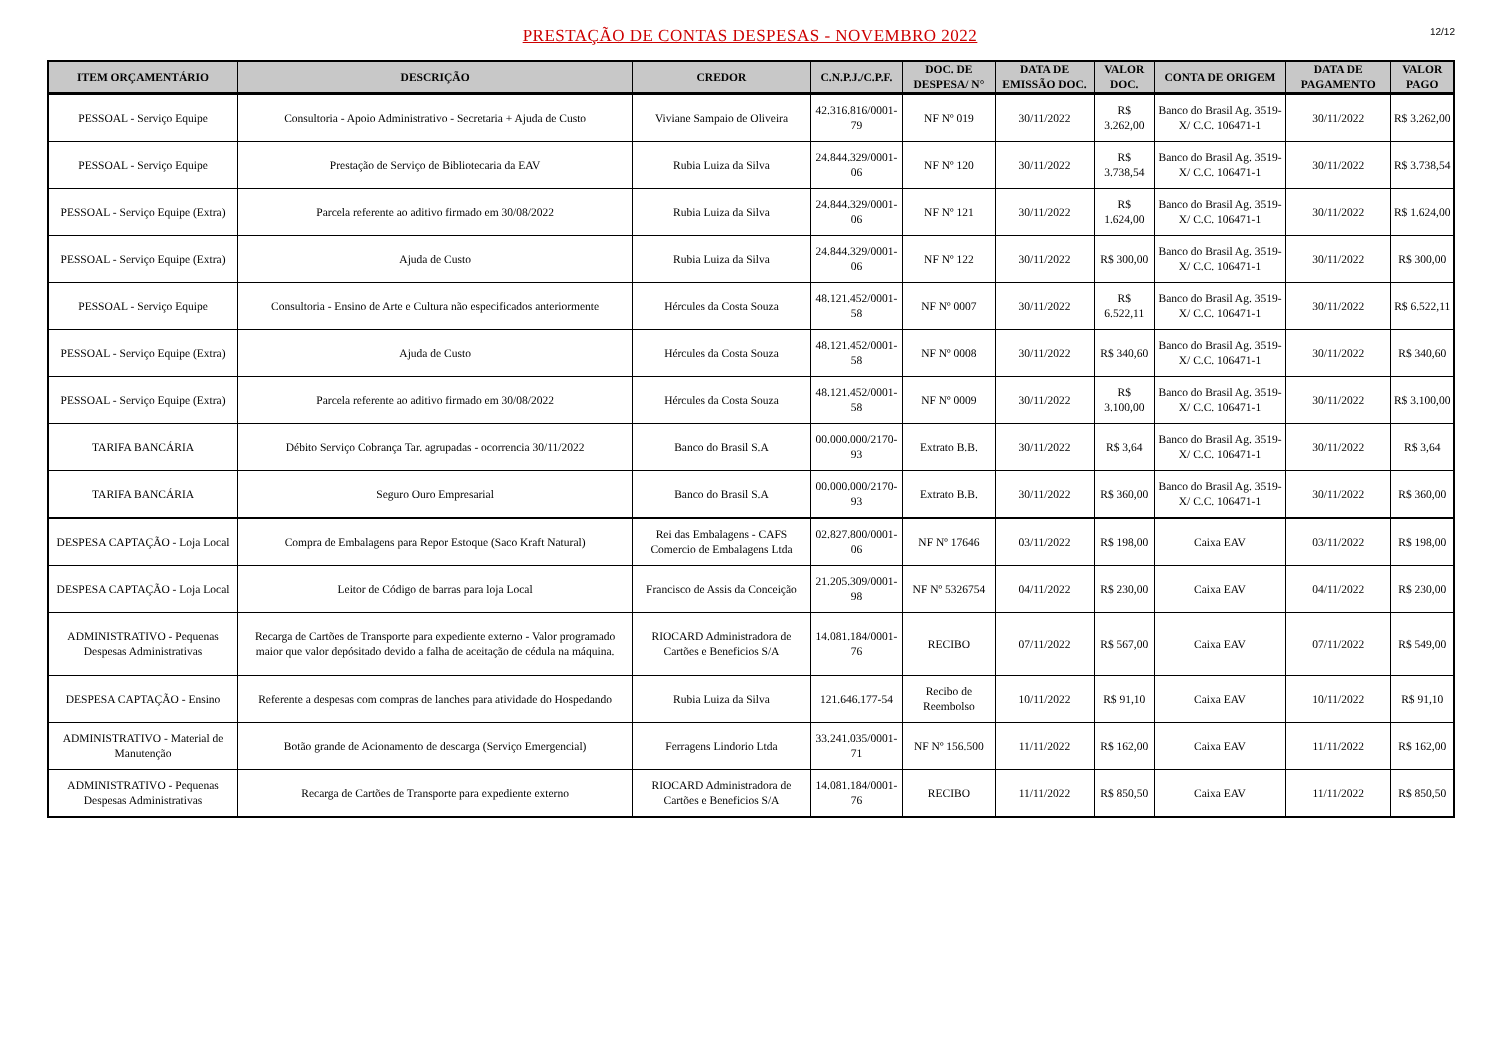PRESTAÇÃO DE CONTAS DESPESAS - NOVEMBRO 2022
12/12
| ITEM ORÇAMENTÁRIO | DESCRIÇÃO | CREDOR | C.N.P.J./C.P.F. | DOC. DE DESPESA/ N° | DATA DE EMISSÃO DOC. | VALOR DOC. | CONTA DE ORIGEM | DATA DE PAGAMENTO | VALOR PAGO |
| --- | --- | --- | --- | --- | --- | --- | --- | --- | --- |
| PESSOAL - Serviço Equipe | Consultoria - Apoio Administrativo - Secretaria + Ajuda de Custo | Viviane Sampaio de Oliveira | 42.316.816/0001-79 | NF Nº 019 | 30/11/2022 | R$ 3.262,00 | Banco do Brasil Ag. 3519-X/ C.C. 106471-1 | 30/11/2022 | R$ 3.262,00 |
| PESSOAL - Serviço Equipe | Prestação de Serviço de Bibliotecaria da EAV | Rubia Luiza da Silva | 24.844.329/0001-06 | NF Nº 120 | 30/11/2022 | R$ 3.738,54 | Banco do Brasil Ag. 3519-X/ C.C. 106471-1 | 30/11/2022 | R$ 3.738,54 |
| PESSOAL - Serviço Equipe (Extra) | Parcela referente ao aditivo firmado em 30/08/2022 | Rubia Luiza da Silva | 24.844.329/0001-06 | NF Nº 121 | 30/11/2022 | R$ 1.624,00 | Banco do Brasil Ag. 3519-X/ C.C. 106471-1 | 30/11/2022 | R$ 1.624,00 |
| PESSOAL - Serviço Equipe (Extra) | Ajuda de Custo | Rubia Luiza da Silva | 24.844.329/0001-06 | NF Nº 122 | 30/11/2022 | R$ 300,00 | Banco do Brasil Ag. 3519-X/ C.C. 106471-1 | 30/11/2022 | R$ 300,00 |
| PESSOAL - Serviço Equipe | Consultoria - Ensino de Arte e Cultura não especificados anteriormente | Hércules da Costa Souza | 48.121.452/0001-58 | NF Nº 0007 | 30/11/2022 | R$ 6.522,11 | Banco do Brasil Ag. 3519-X/ C.C. 106471-1 | 30/11/2022 | R$ 6.522,11 |
| PESSOAL - Serviço Equipe (Extra) | Ajuda de Custo | Hércules da Costa Souza | 48.121.452/0001-58 | NF Nº 0008 | 30/11/2022 | R$ 340,60 | Banco do Brasil Ag. 3519-X/ C.C. 106471-1 | 30/11/2022 | R$ 340,60 |
| PESSOAL - Serviço Equipe (Extra) | Parcela referente ao aditivo firmado em 30/08/2022 | Hércules da Costa Souza | 48.121.452/0001-58 | NF Nº 0009 | 30/11/2022 | R$ 3.100,00 | Banco do Brasil Ag. 3519-X/ C.C. 106471-1 | 30/11/2022 | R$ 3.100,00 |
| TARIFA BANCÁRIA | Débito Serviço Cobrança Tar. agrupadas - ocorrencia 30/11/2022 | Banco do Brasil S.A | 00.000.000/2170-93 | Extrato B.B. | 30/11/2022 | R$ 3,64 | Banco do Brasil Ag. 3519-X/ C.C. 106471-1 | 30/11/2022 | R$ 3,64 |
| TARIFA BANCÁRIA | Seguro Ouro Empresarial | Banco do Brasil S.A | 00.000.000/2170-93 | Extrato B.B. | 30/11/2022 | R$ 360,00 | Banco do Brasil Ag. 3519-X/ C.C. 106471-1 | 30/11/2022 | R$ 360,00 |
| DESPESA CAPTAÇÃO - Loja Local | Compra de Embalagens para Repor Estoque (Saco Kraft Natural) | Rei das Embalagens - CAFS Comercio de Embalagens Ltda | 02.827.800/0001-06 | NF Nº 17646 | 03/11/2022 | R$ 198,00 | Caixa EAV | 03/11/2022 | R$ 198,00 |
| DESPESA CAPTAÇÃO - Loja Local | Leitor de Código de barras para loja Local | Francisco de Assis da Conceição | 21.205.309/0001-98 | NF Nº 5326754 | 04/11/2022 | R$ 230,00 | Caixa EAV | 04/11/2022 | R$ 230,00 |
| ADMINISTRATIVO - Pequenas Despesas Administrativas | Recarga de Cartões de Transporte para expediente externo - Valor programado maior que valor depósitado devido a falha de aceitação de cédula na máquina. | RIOCARD Administradora de Cartões e Beneficios S/A | 14.081.184/0001-76 | RECIBO | 07/11/2022 | R$ 567,00 | Caixa EAV | 07/11/2022 | R$ 549,00 |
| DESPESA CAPTAÇÃO - Ensino | Referente a despesas com compras de lanches para atividade do Hospedando | Rubia Luiza da Silva | 121.646.177-54 | Recibo de Reembolso | 10/11/2022 | R$ 91,10 | Caixa EAV | 10/11/2022 | R$ 91,10 |
| ADMINISTRATIVO - Material de Manutenção | Botão grande de Acionamento de descarga (Serviço Emergencial) | Ferragens Lindorio Ltda | 33.241.035/0001-71 | NF Nº 156.500 | 11/11/2022 | R$ 162,00 | Caixa EAV | 11/11/2022 | R$ 162,00 |
| ADMINISTRATIVO - Pequenas Despesas Administrativas | Recarga de Cartões de Transporte para expediente externo | RIOCARD Administradora de Cartões e Beneficios S/A | 14.081.184/0001-76 | RECIBO | 11/11/2022 | R$ 850,50 | Caixa EAV | 11/11/2022 | R$ 850,50 |